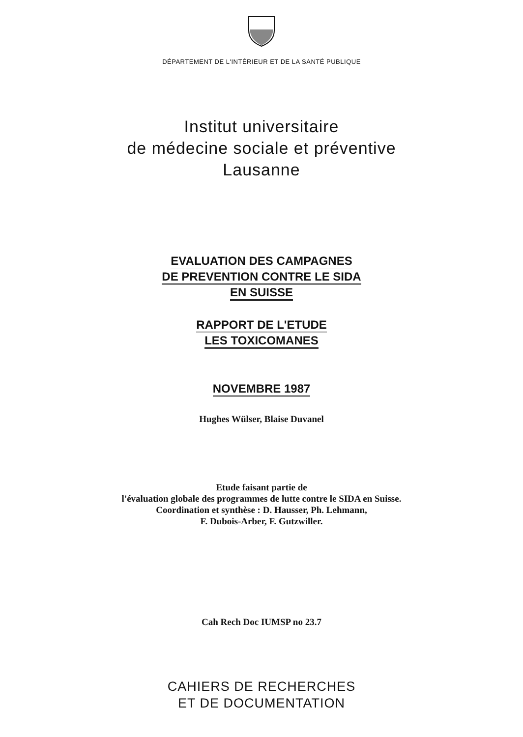DÉPARTEMENT DE L'INTÉRIEUR ET DE LA SANTÉ PUBLIQUE
Institut universitaire
de médecine sociale et préventive
Lausanne
EVALUATION DES CAMPAGNES
DE PREVENTION CONTRE LE SIDA
EN SUISSE
RAPPORT DE L'ETUDE
LES TOXICOMANES
NOVEMBRE 1987
Hughes Wülser, Blaise Duvanel
Etude faisant partie de
l'évaluation globale des programmes de lutte contre le SIDA en Suisse.
Coordination et synthèse : D. Hausser, Ph. Lehmann,
F. Dubois-Arber, F. Gutzwiller.
Cah Rech Doc IUMSP no 23.7
CAHIERS DE RECHERCHES
ET DE DOCUMENTATION